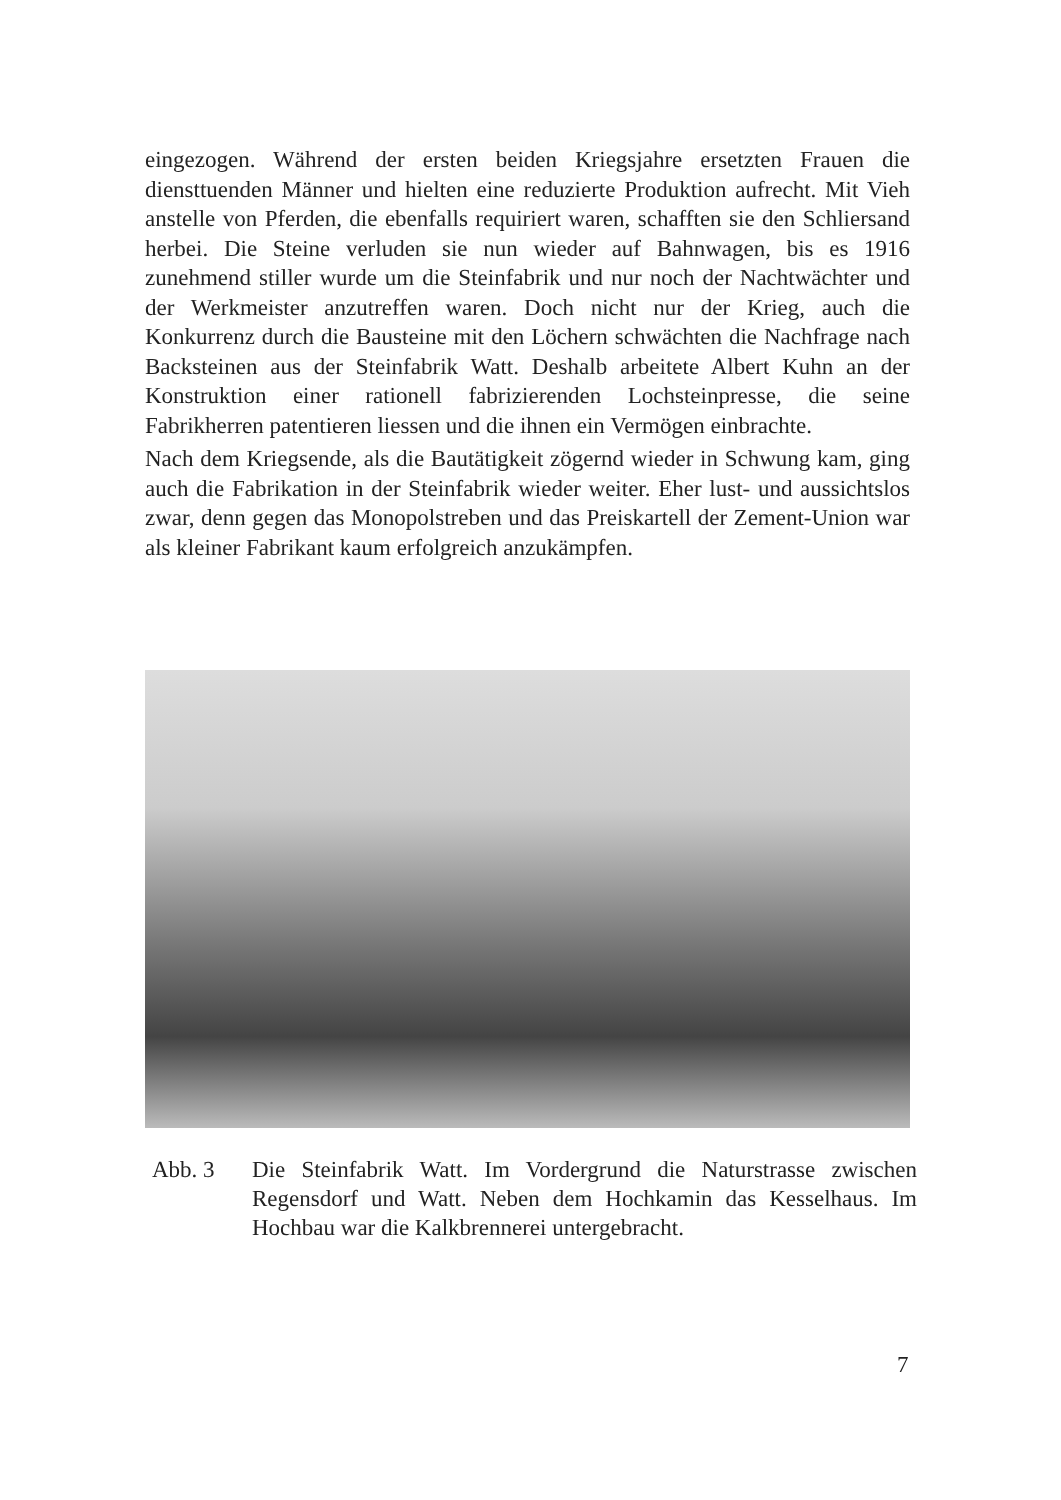eingezogen. Während der ersten beiden Kriegsjahre ersetzten Frauen die diensttuenden Männer und hielten eine reduzierte Produktion aufrecht. Mit Vieh anstelle von Pferden, die ebenfalls requiriert waren, schafften sie den Schliersand herbei. Die Steine verluden sie nun wieder auf Bahnwagen, bis es 1916 zunehmend stiller wurde um die Steinfabrik und nur noch der Nachtwächter und der Werkmeister anzutreffen waren. Doch nicht nur der Krieg, auch die Konkurrenz durch die Bausteine mit den Löchern schwächten die Nachfrage nach Backsteinen aus der Steinfabrik Watt. Deshalb arbeitete Albert Kuhn an der Konstruktion einer rationell fabrizierenden Lochsteinpresse, die seine Fabrikherren patentieren liessen und die ihnen ein Vermögen einbrachte.
Nach dem Kriegsende, als die Bautätigkeit zögernd wieder in Schwung kam, ging auch die Fabrikation in der Steinfabrik wieder weiter. Eher lust- und aussichtslos zwar, denn gegen das Monopolstreben und das Preiskartell der Zement-Union war als kleiner Fabrikant kaum erfolgreich anzukämpfen.
Abb. 3 Die Steinfabrik Watt. Im Vordergrund die Naturstrasse zwischen Regensdorf und Watt. Neben dem Hochkamin das Kesselhaus. Im Hochbau war die Kalkbrennerei untergebracht.
7